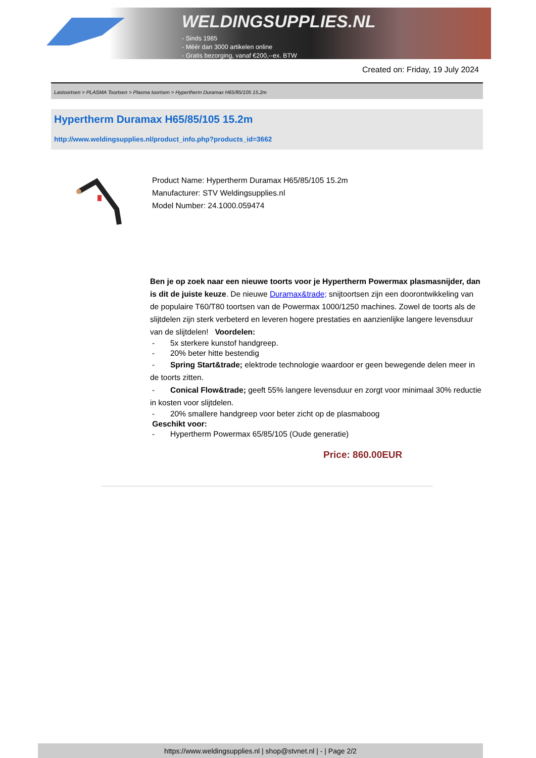WELDINGSUPPLIES.NL
- Sinds 1985
- Méér dan 3000 artikelen online
- Gratis bezorging, vanaf €200,--ex. BTW
Created on: Friday, 19 July 2024
Lastoortsen > PLASMA Toortsen > Plasma toortsen > Hypertherm Duramax H65/85/105 15.2m
Hypertherm Duramax H65/85/105 15.2m
http://www.weldingsupplies.nl/product_info.php?products_id=3662
Product Name: Hypertherm Duramax H65/85/105 15.2m
Manufacturer: STV Weldingsupplies.nl
Model Number: 24.1000.059474
Ben je op zoek naar een nieuwe toorts voor je Hypertherm Powermax plasmasnijder, dan is dit de juiste keuze. De nieuwe Duramax&trade; snijtoortsen zijn een doorontwikkeling van de populaire T60/T80 toortsen van de Powermax 1000/1250 machines. Zowel de toorts als de slijtdelen zijn sterk verbeterd en leveren hogere prestaties en aanzienlijke langere levensduur van de slijtdelen! Voordelen:
- 5x sterkere kunstof handgreep.
- 20% beter hitte bestendig
- Spring Start&trade; elektrode technologie waardoor er geen bewegende delen meer in de toorts zitten.
- Conical Flow&trade; geeft 55% langere levensduur en zorgt voor minimaal 30% reductie in kosten voor slijtdelen.
- 20% smallere handgreep voor beter zicht op de plasmaboog
Geschikt voor:
- Hypertherm Powermax 65/85/105 (Oude generatie)
Price: 860.00EUR
https://www.weldingsupplies.nl | shop@stvnet.nl | - | Page 2/2